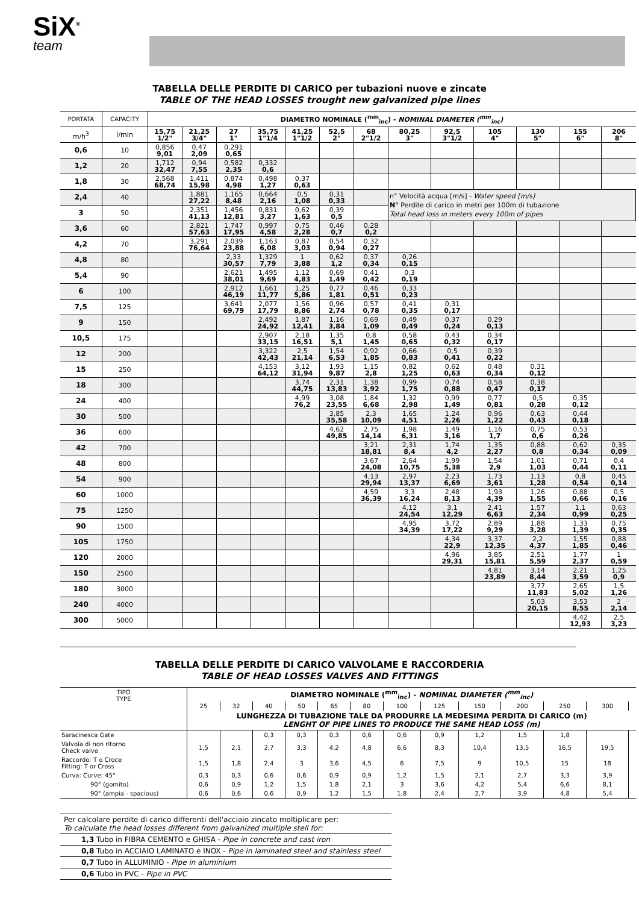SiX<sup>®</sup>
team
TABELLA DELLE PERDITE DI CARICO per tubazioni nuove e zincate
TABLE OF THE HEAD LOSSES trought new galvanized pipe lines
| PORTATA | CAPACITY | DIAMETRO NOMINALE (<sup>mm</sup><sub>inc</sub>) - NOMINAL DIAMETER (<sup>mm</sup><sub>inc</sub>) | | | | | | | | | | | | |
| --- | --- | --- | --- | --- | --- | --- | --- | --- | --- | --- | --- | --- | --- | --- |
| m/h<sup>3</sup> | l/min | 15,75 1/2" | 21,25 3/4" | 27 1" | 35,75 1"1/4 | 41,25 1"1/2 | 52,5 2" | 68 2"1/2 | 80,25 3" | 92,5 3"1/2 | 105 4" | 130 5" | 155 6" | 206 8" |
| 0,6 | 10 | 0,856 9,01 | 0,47 2,09 | 0,291 0,65 | | | | | | | | | | |
| 1,2 | 20 | 1,712 32,47 | 0,94 7,55 | 0,582 2,35 | 0,332 0,6 | | | | | | | | | |
| 1,8 | 30 | 2,568 68,74 | 1,411 15,98 | 0,874 4,98 | 0,498 1,27 | 0,37 0,63 | | | | | | | | |
| 2,4 | 40 | | 1,881 27,22 | 1,165 8,48 | 0,664 2,16 | 0,5 1,08 | 0,31 0,33 | | n° Velocità acqua [m/s] - Water speed [m/s] N° Perdite di carico in metri per 100m di tubazione Total head loss in meters every 100m of pipes | | | | | |
| 3 | 50 | | 2,351 41,13 | 1,456 12,81 | 0,831 3,27 | 0,62 1,63 | 0,39 0,5 | | | | | | | |
| 3,6 | 60 | | 2,821 57,63 | 1,747 17,95 | 0,997 4,58 | 0,75 2,28 | 0,46 0,7 | 0,28 0,2 | | | | | | |
| 4,2 | 70 | | 3,291 76,64 | 2,039 23,88 | 1,163 6,08 | 0,87 3,03 | 0,54 0,94 | 0,32 0,27 | | | | | | |
| 4,8 | 80 | | | 2,33 30,57 | 1,329 7,79 | 1 3,88 | 0,62 1,2 | 0,37 0,34 | 0,26 0,15 | | | | | |
| 5,4 | 90 | | | 2,621 38,01 | 1,495 9,69 | 1,12 4,83 | 0,69 1,49 | 0,41 0,42 | 0,3 0,19 | | | | | |
| 6 | 100 | | | 2,912 46,19 | 1,661 11,77 | 1,25 5,86 | 0,77 1,81 | 0,46 0,51 | 0,33 0,23 | | | | | |
| 7,5 | 125 | | | 3,641 69,79 | 2,077 17,79 | 1,56 8,86 | 0,96 2,74 | 0,57 0,78 | 0,41 0,35 | 0,31 0,17 | | | | |
| 9 | 150 | | | | 2,492 24,92 | 1,87 12,41 | 1,16 3,84 | 0,69 1,09 | 0,49 0,49 | 0,37 0,24 | 0,29 0,13 | | | |
| 10,5 | 175 | | | | 2,907 33,15 | 2,18 16,51 | 1,35 5,1 | 0,8 1,45 | 0,58 0,65 | 0,43 0,32 | 0,34 0,17 | | | |
| 12 | 200 | | | | 3,322 42,43 | 2,5 21,14 | 1,54 6,53 | 0,92 1,85 | 0,66 0,83 | 0,5 0,41 | 0,39 0,22 | | | |
| 15 | 250 | | | | 4,153 64,12 | 3,12 31,94 | 1,93 9,87 | 1,15 2,8 | 0,82 1,25 | 0,62 0,63 | 0,48 0,34 | 0,31 0,12 | | |
| 18 | 300 | | | | | 3,74 44,75 | 2,31 13,83 | 1,38 3,92 | 0,99 1,75 | 0,74 0,88 | 0,58 0,47 | 0,38 0,17 | | |
| 24 | 400 | | | | | 4,99 76,2 | 3,08 23,55 | 1,84 6,68 | 1,32 2,98 | 0,99 1,49 | 0,77 0,81 | 0,5 0,28 | 0,35 0,12 | |
| 30 | 500 | | | | | | 3,85 35,58 | 2,3 10,09 | 1,65 4,51 | 1,24 2,26 | 0,96 1,22 | 0,63 0,43 | 0,44 0,18 | |
| 36 | 600 | | | | | | 4,62 49,85 | 2,75 14,14 | 1,98 6,31 | 1,49 3,16 | 1,16 1,7 | 0,75 0,6 | 0,53 0,26 | |
| 42 | 700 | | | | | | | 3,21 18,81 | 2,31 8,4 | 1,74 4,2 | 1,35 2,27 | 0,88 0,8 | 0,62 0,34 | 0,35 0,09 |
| 48 | 800 | | | | | | | 3,67 24,08 | 2,64 10,75 | 1,99 5,38 | 1,54 2,9 | 1,01 1,03 | 0,71 0,44 | 0,4 0,11 |
| 54 | 900 | | | | | | | 4,13 29,94 | 2,97 13,37 | 2,23 6,69 | 1,73 3,61 | 1,13 1,28 | 0,8 0,54 | 0,45 0,14 |
| 60 | 1000 | | | | | | | 4,59 36,39 | 3,3 16,24 | 2,48 8,13 | 1,93 4,39 | 1,26 1,55 | 0,88 0,66 | 0,5 0,16 |
| 75 | 1250 | | | | | | | | 4,12 24,54 | 3,1 12,29 | 2,41 6,63 | 1,57 2,34 | 1,1 0,99 | 0,63 0,25 |
| 90 | 1500 | | | | | | | | 4,95 34,39 | 3,72 17,22 | 2,89 9,29 | 1,88 3,28 | 1,33 1,39 | 0,75 0,35 |
| 105 | 1750 | | | | | | | | | 4,34 22,9 | 3,37 12,35 | 2,2 4,37 | 1,55 1,85 | 0,88 0,46 |
| 120 | 2000 | | | | | | | | | 4,96 29,31 | 3,85 15,81 | 2,51 5,59 | 1,77 2,37 | 1 0,59 |
| 150 | 2500 | | | | | | | | | | 4,81 23,89 | 3,14 8,44 | 2,21 3,59 | 1,25 0,9 |
| 180 | 3000 | | | | | | | | | | | 3,77 11,83 | 2,65 5,02 | 1,5 1,26 |
| 240 | 4000 | | | | | | | | | | | 5,03 20,15 | 3,53 8,55 | 2 2,14 |
| 300 | 5000 | | | | | | | | | | | | 4,42 12,93 | 2,5 3,23 |
TABELLA DELLE PERDITE DI CARICO VALVOLAME E RACCORDERIA
TABLE OF HEAD LOSSES VALVES AND FITTINGS
| TIPO TYPE | DIAMETRO NOMINALE (<sup>mm</sup><sub>inc</sub>) - NOMINAL DIAMETER (<sup>mm</sup><sub>inc</sub>) | | | | | | | | | | | | |
| --- | --- | --- | --- | --- | --- | --- | --- | --- | --- | --- | --- | --- | --- |
| | 25 | 32 | 40 | 50 | 65 | 80 | 100 | 125 | 150 | 200 | 250 | 300 | |
| | LUNGHEZZA DI TUBAZIONE TALE DA PRODURRE LA MEDESIMA PERDITA DI CARICO (m) LENGHT OF PIPE LINES TO PRODUCE THE SAME HEAD LOSS (m) | | | | | | | | | | | | |
| Saracinesca Gate | | | 0,3 | 0,3 | 0,3 | 0,6 | 0,6 | 0,9 | 1,2 | 1,5 | 1,8 | | |
| Valvola di non ritorno Check valve | 1,5 | 2,1 | 2,7 | 3,3 | 4,2 | 4,8 | 6,6 | 8,3 | 10,4 | 13,5 | 16,5 | 19,5 | |
| Raccordo: T o Croce Fitting: T or Cross | 1,5 | 1,8 | 2,4 | 3 | 3,6 | 4,5 | 6 | 7,5 | 9 | 10,5 | 15 | 18 | |
| Curva: Curve: 45° | 0,3 | 0,3 | 0,6 | 0,6 | 0,9 | 0,9 | 1,2 | 1,5 | 2,1 | 2,7 | 3,3 | 3,9 | |
| 90° (gomito) | 0,6 | 0,9 | 1,2 | 1,5 | 1,8 | 2,1 | 3 | 3,6 | 4,2 | 5,4 | 6,6 | 8,1 | |
| 90° (ampia - spacious) | 0,6 | 0,6 | 0,6 | 0,9 | 1,2 | 1,5 | 1,8 | 2,4 | 2,7 | 3,9 | 4,8 | 5,4 | |
Per calcolare perdite di carico differenti dell'acciaio zincato moltiplicare per:
To calculate the head losses different from galvanized multiple stell for:
1,3 Tubo in FIBRA CEMENTO e GHISA - Pipe in concrete and cast iron
0,8 Tubo in ACCIAIO LAMINATO e INOX - Pipe in laminated steel and stainless steel
0,7 Tubo in ALLUMINIO - Pipe in aluminium
0,6 Tubo in PVC - Pipe in PVC